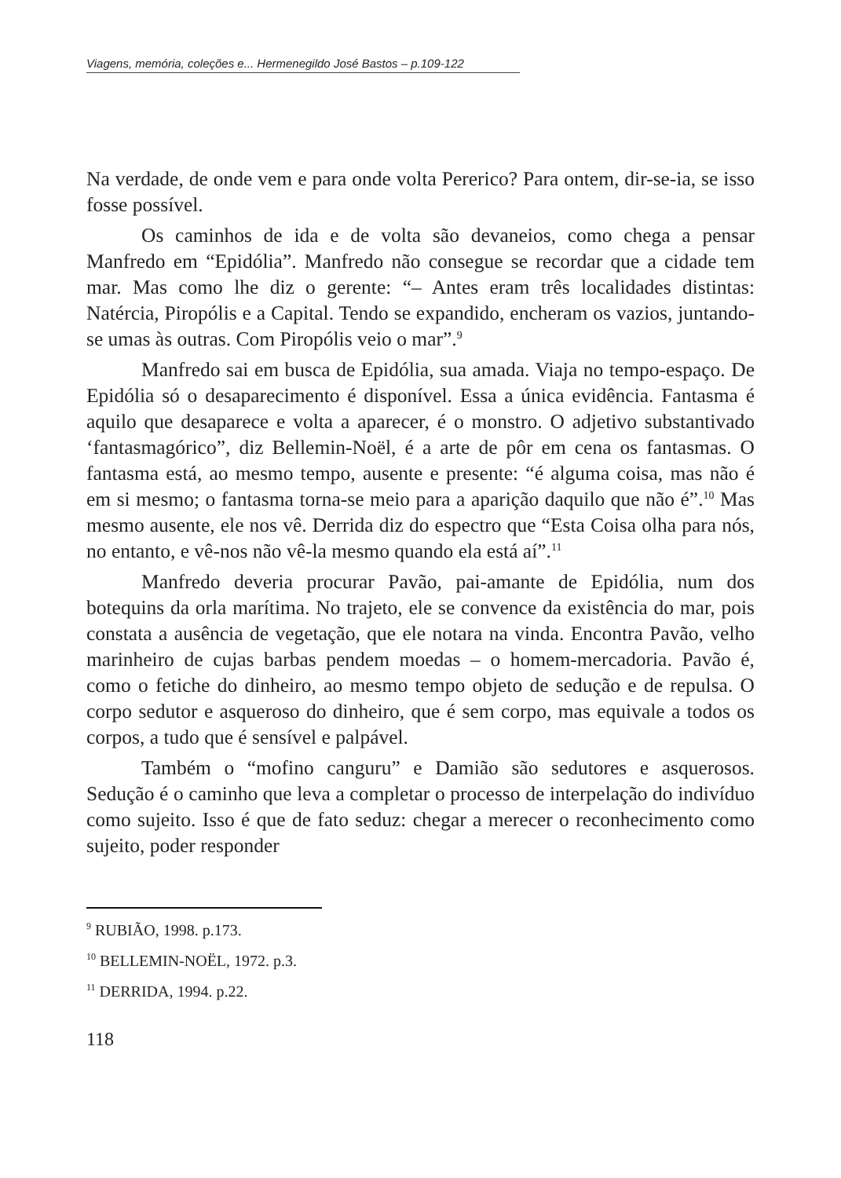Viagens, memória, coleções e... Hermenegildo José Bastos – p.109-122
Na verdade, de onde vem e para onde volta Pererico? Para ontem, dir-se-ia, se isso fosse possível.
Os caminhos de ida e de volta são devaneios, como chega a pensar Manfredo em “Epidólia”. Manfredo não consegue se recordar que a cidade tem mar. Mas como lhe diz o gerente: “– Antes eram três localidades distintas: Natércia, Piropólis e a Capital. Tendo se expandido, encheram os vazios, juntando-se umas às outras. Com Piropólis veio o mar”.<sup>9</sup>
Manfredo sai em busca de Epidólia, sua amada. Viaja no tempo-espaço. De Epidólia só o desaparecimento é disponível. Essa a única evidência. Fantasma é aquilo que desaparece e volta a aparecer, é o monstro. O adjetivo substantivado ‘fantasmagórico”, diz Bellemin-Noël, é a arte de pôr em cena os fantasmas. O fantasma está, ao mesmo tempo, ausente e presente: “é alguma coisa, mas não é em si mesmo; o fantasma torna-se meio para a aparição daquilo que não é”.<sup>10</sup> Mas mesmo ausente, ele nos vê. Derrida diz do espectro que “Esta Coisa olha para nós, no entanto, e vê-nos não vê-la mesmo quando ela está aí”.<sup>11</sup>
Manfredo deveria procurar Pavão, pai-amante de Epidólia, num dos botequins da orla marítima. No trajeto, ele se convence da existência do mar, pois constata a ausência de vegetação, que ele notara na vinda. Encontra Pavão, velho marinheiro de cujas barbas pendem moedas – o homem-mercadoria. Pavão é, como o fetiche do dinheiro, ao mesmo tempo objeto de sedução e de repulsa. O corpo sedutor e asqueroso do dinheiro, que é sem corpo, mas equivale a todos os corpos, a tudo que é sensível e palpável.
Também o “mofino canguru” e Damião são sedutores e asquerosos. Sedução é o caminho que leva a completar o processo de interpelação do indivíduo como sujeito. Isso é que de fato seduz: chegar a merecer o reconhecimento como sujeito, poder responder
<sup>9</sup> RUBIÃO, 1998. p.173.
<sup>10</sup> BELLEMIN-NOËL, 1972. p.3.
<sup>11</sup> DERRIDA, 1994. p.22.
118